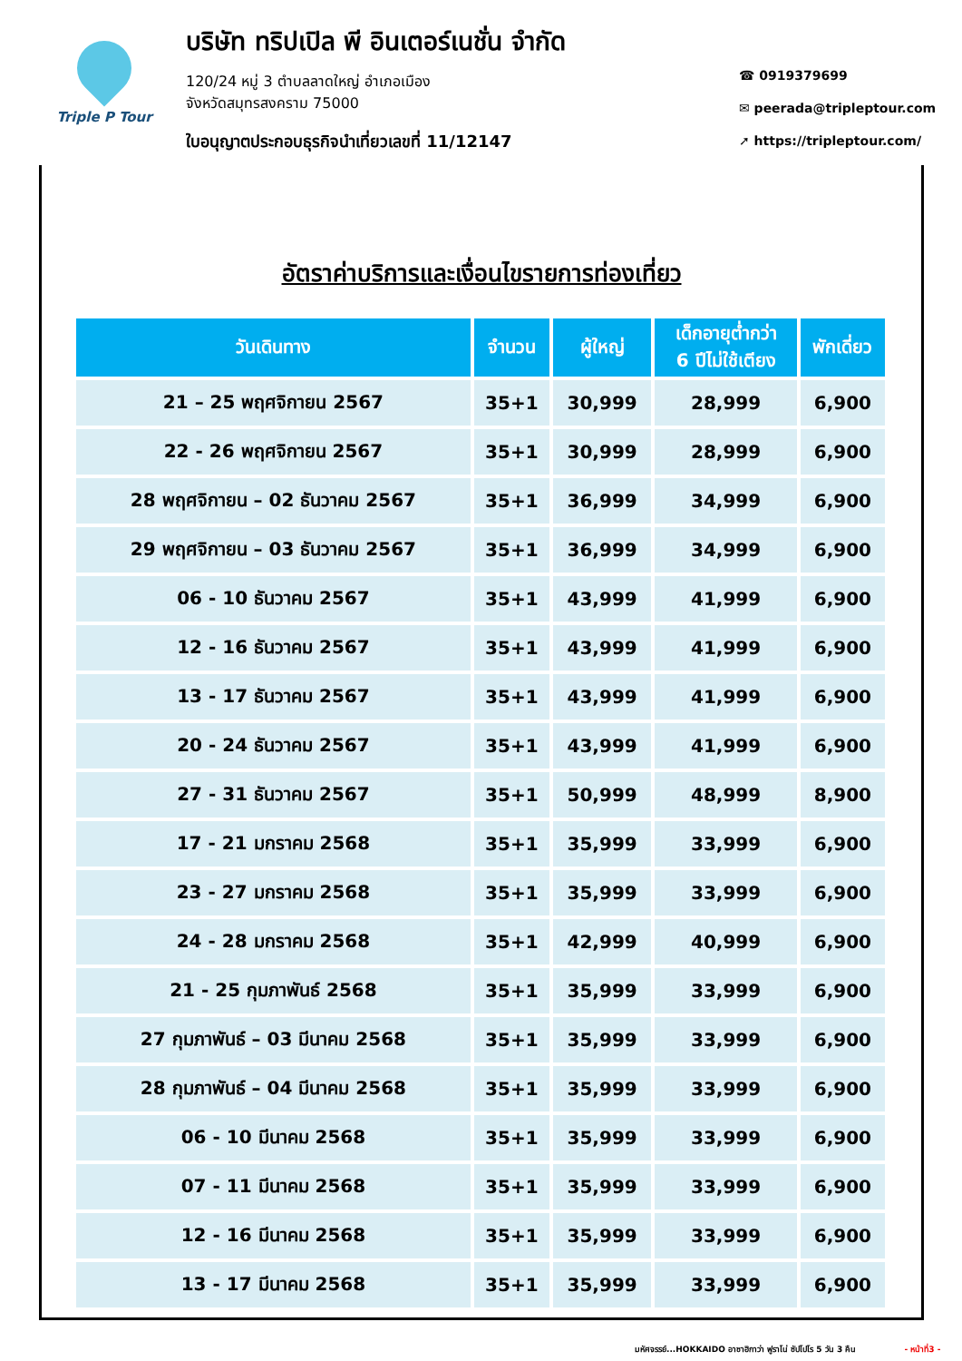Triple P Tour
บริษัท ทริปเปิล พี อินเตอร์เนชั่น จำกัด
120/24 หมู่ 3 ตำบลลาดใหญ่ อำเภอเมือง
จังหวัดสมุทรสงคราม 75000
ใบอนุญาตประกอบธุรกิจนำเที่ยวเลขที่ 11/12147
☎ 0919379699
✉ peerada@tripleptour.com
➚ https://tripleptour.com/
อัตราค่าบริการและเงื่อนไขรายการท่องเที่ยว
| วันเดินทาง | จำนวน | ผู้ใหญ่ | เด็กอายุต่ำกว่า 6 ปีไม่ใช้เตียง | พักเดี่ยว |
| --- | --- | --- | --- | --- |
| 21 – 25 พฤศจิกายน 2567 | 35+1 | 30,999 | 28,999 | 6,900 |
| 22 - 26 พฤศจิกายน 2567 | 35+1 | 30,999 | 28,999 | 6,900 |
| 28 พฤศจิกายน – 02 ธันวาคม 2567 | 35+1 | 36,999 | 34,999 | 6,900 |
| 29 พฤศจิกายน – 03 ธันวาคม 2567 | 35+1 | 36,999 | 34,999 | 6,900 |
| 06 - 10 ธันวาคม 2567 | 35+1 | 43,999 | 41,999 | 6,900 |
| 12 - 16 ธันวาคม 2567 | 35+1 | 43,999 | 41,999 | 6,900 |
| 13 - 17 ธันวาคม 2567 | 35+1 | 43,999 | 41,999 | 6,900 |
| 20 - 24 ธันวาคม 2567 | 35+1 | 43,999 | 41,999 | 6,900 |
| 27 - 31 ธันวาคม 2567 | 35+1 | 50,999 | 48,999 | 8,900 |
| 17 - 21 มกราคม 2568 | 35+1 | 35,999 | 33,999 | 6,900 |
| 23 - 27 มกราคม 2568 | 35+1 | 35,999 | 33,999 | 6,900 |
| 24 - 28 มกราคม 2568 | 35+1 | 42,999 | 40,999 | 6,900 |
| 21 - 25 กุมภาพันธ์ 2568 | 35+1 | 35,999 | 33,999 | 6,900 |
| 27 กุมภาพันธ์ – 03 มีนาคม 2568 | 35+1 | 35,999 | 33,999 | 6,900 |
| 28 กุมภาพันธ์ – 04 มีนาคม 2568 | 35+1 | 35,999 | 33,999 | 6,900 |
| 06 - 10 มีนาคม 2568 | 35+1 | 35,999 | 33,999 | 6,900 |
| 07 - 11 มีนาคม 2568 | 35+1 | 35,999 | 33,999 | 6,900 |
| 12 - 16 มีนาคม 2568 | 35+1 | 35,999 | 33,999 | 6,900 |
| 13 - 17 มีนาคม 2568 | 35+1 | 35,999 | 33,999 | 6,900 |
มหัศจรรย์...HOKKAIDO อาซาฮิกาว่า ฟูราโน่ ซัปโปโร 5 วัน 3 คืน - หน้าที่3 -